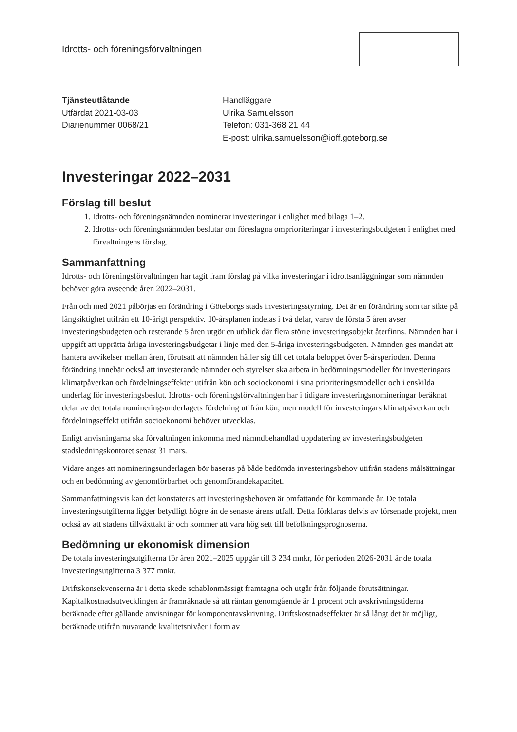Idrotts- och föreningsförvaltningen
Tjänsteutlåtande
Utfärdat 2021-03-03
Diarienummer 0068/21
Handläggare
Ulrika Samuelsson
Telefon: 031-368 21 44
E-post: ulrika.samuelsson@ioff.goteborg.se
Investeringar 2022–2031
Förslag till beslut
1. Idrotts- och föreningsnämnden nominerar investeringar i enlighet med bilaga 1–2.
2. Idrotts- och föreningsnämnden beslutar om föreslagna omprioriteringar i investeringsbudgeten i enlighet med förvaltningens förslag.
Sammanfattning
Idrotts- och föreningsförvaltningen har tagit fram förslag på vilka investeringar i idrottsanläggningar som nämnden behöver göra avseende åren 2022–2031.
Från och med 2021 påbörjas en förändring i Göteborgs stads investeringsstyrning. Det är en förändring som tar sikte på långsiktighet utifrån ett 10-årigt perspektiv. 10-årsplanen indelas i två delar, varav de första 5 åren avser investeringsbudgeten och resterande 5 åren utgör en utblick där flera större investeringsobjekt återfinns. Nämnden har i uppgift att upprätta årliga investeringsbudgetar i linje med den 5-åriga investeringsbudgeten. Nämnden ges mandat att hantera avvikelser mellan åren, förutsatt att nämnden håller sig till det totala beloppet över 5-årsperioden. Denna förändring innebär också att investerande nämnder och styrelser ska arbeta in bedömningsmodeller för investeringars klimatpåverkan och fördelningseffekter utifrån kön och socioekonomi i sina prioriteringsmodeller och i enskilda underlag för investeringsbeslut. Idrotts- och föreningsförvaltningen har i tidigare investeringsnomineringar beräknat delar av det totala nomineringsunderlagets fördelning utifrån kön, men modell för investeringars klimatpåverkan och fördelningseffekt utifrån socioekonomi behöver utvecklas.
Enligt anvisningarna ska förvaltningen inkomma med nämndbehandlad uppdatering av investeringsbudgeten stadsledningskontoret senast 31 mars.
Vidare anges att nomineringsunderlagen bör baseras på både bedömda investeringsbehov utifrån stadens målsättningar och en bedömning av genomförbarhet och genomförandekapacitet.
Sammanfattningsvis kan det konstateras att investeringsbehoven är omfattande för kommande år. De totala investeringsutgifterna ligger betydligt högre än de senaste årens utfall. Detta förklaras delvis av försenade projekt, men också av att stadens tillväxttakt är och kommer att vara hög sett till befolkningsprognoserna.
Bedömning ur ekonomisk dimension
De totala investeringsutgifterna för åren 2021–2025 uppgår till 3 234 mnkr, för perioden 2026-2031 är de totala investeringsutgifterna 3 377 mnkr.
Driftskonsekvenserna är i detta skede schablonmässigt framtagna och utgår från följande förutsättningar. Kapitalkostnadsutvecklingen är framräknade så att räntan genomgående är 1 procent och avskrivningstiderna beräknade efter gällande anvisningar för komponentavskrivning. Driftskostnadseffekter är så långt det är möjligt, beräknade utifrån nuvarande kvalitetsnivåer i form av